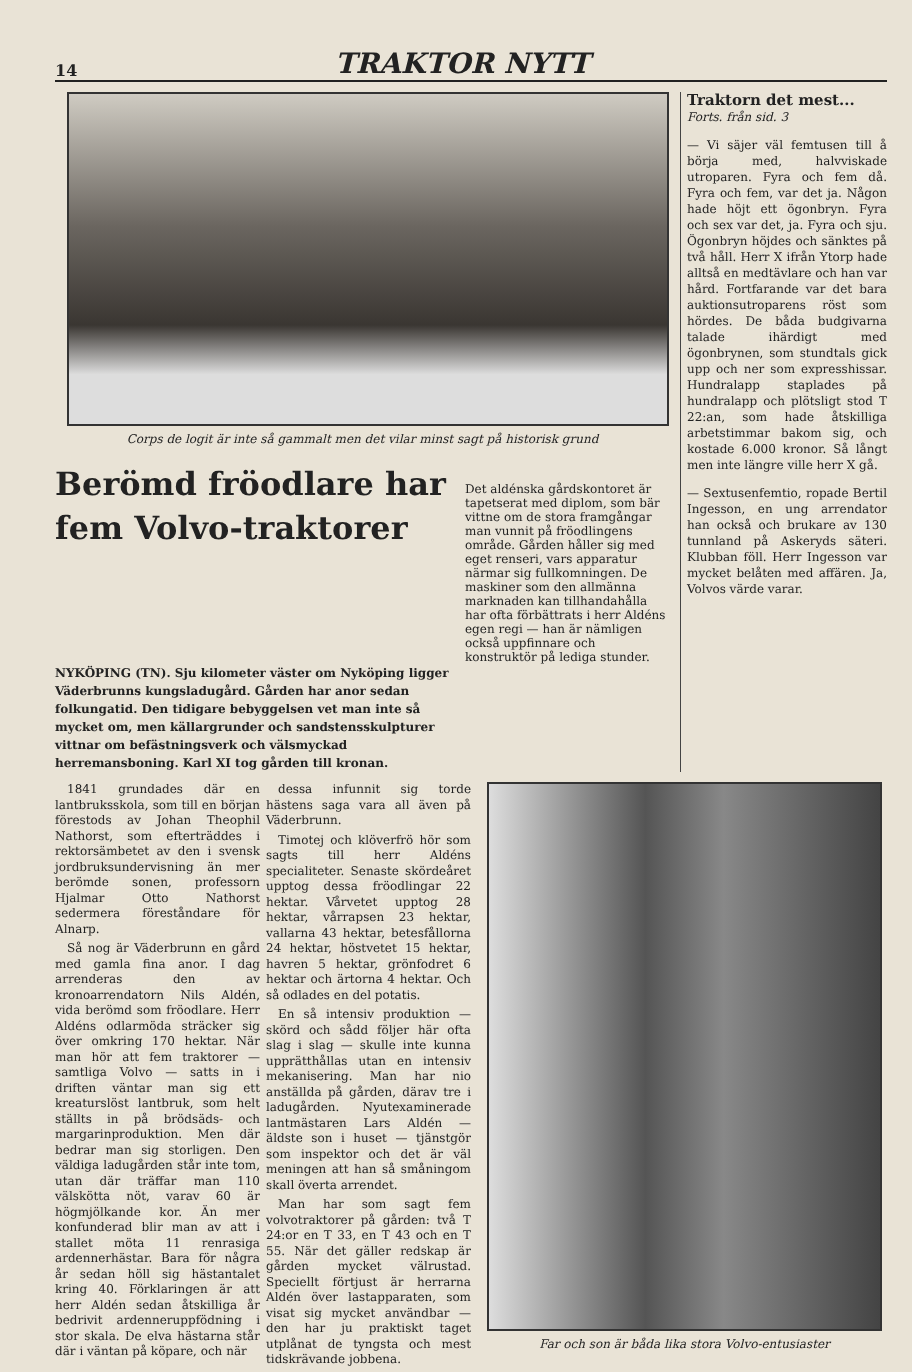14 TRAKTOR NYTT
Corps de logit är inte så gammalt men det vilar minst sagt på historisk grund
Berömd fröodlare har fem Volvo-traktorer
Det aldénska gårdskontoret är tapetserat med diplom, som bär vittne om de stora framgångar man vunnit på fröodlingens område. Gården håller sig med eget renseri, vars apparatur närmar sig fullkomningen. De maskiner som den allmänna marknaden kan tillhandahålla har ofta förbättrats i herr Aldéns egen regi — han är nämligen också uppfinnare och konstruktör på lediga stunder.
NYKÖPING (TN). Sju kilometer väster om Nyköping ligger Väderbrunns kungsladugård. Gården har anor sedan folkungatid. Den tidigare bebyggelsen vet man inte så mycket om, men källargrunder och sandstensskulpturer vittnar om befästningsverk och välsmyckad herremansboning. Karl XI tog gården till kronan.
Traktorn det mest...
Forts. från sid. 3
— Vi säjer väl femtusen till å börja med, halvviskade utroparen. Fyra och fem då. Fyra och fem, var det ja. Någon hade höjt ett ögonbryn. Fyra och sex var det, ja. Fyra och sju. Ögonbryn höjdes och sänktes på två håll. Herr X ifrån Ytorp hade alltså en medtävlare och han var hård. Fortfarande var det bara auktionsutroparens röst som hördes. De båda budgivarna talade ihärdigt med ögonbrynen, som stundtals gick upp och ner som expresshissar. Hundralapp staplades på hundralapp och plötsligt stod T 22:an, som hade åtskilliga arbetstimmar bakom sig, och kostade 6.000 kronor. Så långt men inte längre ville herr X gå.
— Sextusenfemtio, ropade Bertil Ingesson, en ung arrendator han också och brukare av 130 tunnland på Askeryds säteri. Klubban föll. Herr Ingesson var mycket belåten med affären. Ja, Volvos värde varar.
1841 grundades där en lantbruksskola, som till en början förestods av Johan Theophil Nathorst, som efterträddes i rektorsämbetet av den i svensk jordbruksundervisning än mer berömde sonen, professorn Hjalmar Otto Nathorst sedermera föreståndare för Alnarp.
Så nog är Väderbrunn en gård med gamla fina anor. I dag arrenderas den av kronoarrendatorn Nils Aldén, vida berömd som fröodlare. Herr Aldéns odlarmöda sträcker sig över omkring 170 hektar. När man hör att fem traktorer — samtliga Volvo — satts in i driften väntar man sig ett kreaturslöst lantbruk, som helt ställts in på brödsäds- och margarinproduktion. Men där bedrar man sig storligen. Den väldiga ladugården står inte tom, utan där träffar man 110 välskötta nöt, varav 60 är högmjölkande kor. Än mer konfunderad blir man av att i stallet möta 11 renrasiga ardennerhästar. Bara för några år sedan höll sig hästantalet kring 40. Förklaringen är att herr Aldén sedan åtskilliga år bedrivit ardenneruppfödning i stor skala. De elva hästarna står där i väntan på köpare, och när
dessa infunnit sig torde hästens saga vara all även på Väderbrunn.
Timotej och klöverfrö hör som sagts till herr Aldéns specialiteter. Senaste skördeåret upptog dessa fröodlingar 22 hektar. Vårvetet upptog 28 hektar, vårrapsen 23 hektar, vallarna 43 hektar, betesfållorna 24 hektar, höstvetet 15 hektar, havren 5 hektar, grönfodret 6 hektar och ärtorna 4 hektar. Och så odlades en del potatis.
En så intensiv produktion — skörd och sådd följer här ofta slag i slag — skulle inte kunna upprätthållas utan en intensiv mekanisering. Man har nio anställda på gården, därav tre i ladugården. Nyutexaminerade lantmästaren Lars Aldén — äldste son i huset — tjänstgör som inspektor och det är väl meningen att han så småningom skall överta arrendet.
Man har som sagt fem volvotraktorer på gården: två T 24:or en T 33, en T 43 och en T 55. När det gäller redskap är gården mycket välrustad. Speciellt förtjust är herrarna Aldén över lastapparaten, som visat sig mycket användbar — den har ju praktiskt taget utplånat de tyngsta och mest tidskrävande jobbena.
Far och son är båda lika stora Volvo-entusiaster